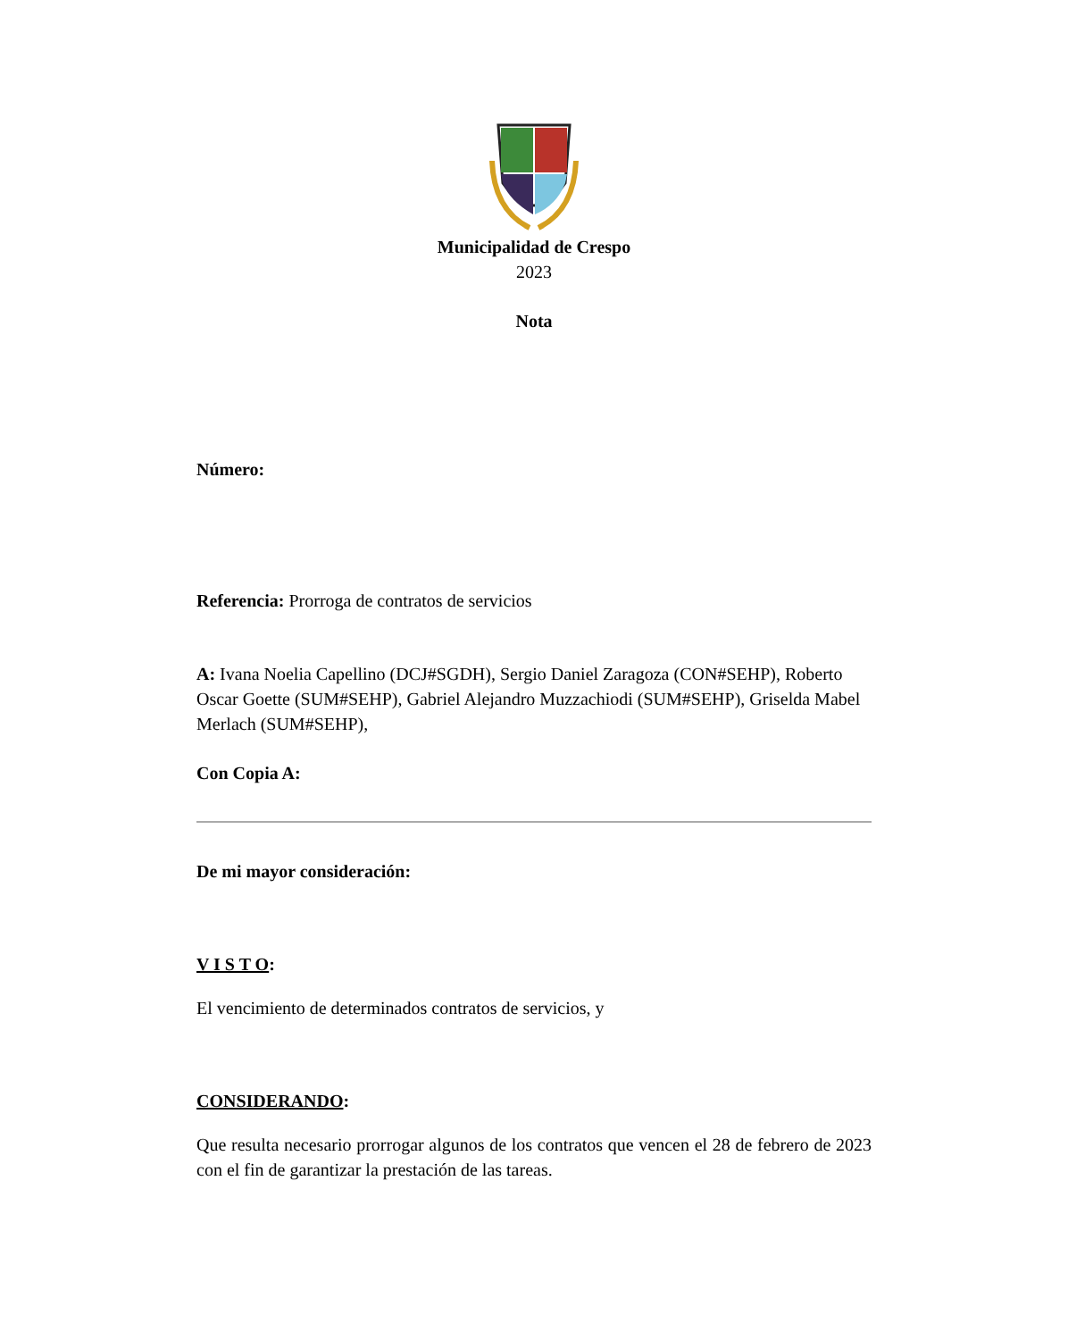Municipalidad de Crespo
2023
Nota
Número:
Referencia: Prorroga de contratos de servicios
A: Ivana Noelia Capellino (DCJ#SGDH), Sergio Daniel Zaragoza (CON#SEHP), Roberto Oscar Goette (SUM#SEHP), Gabriel Alejandro Muzzachiodi (SUM#SEHP), Griselda Mabel Merlach (SUM#SEHP),
Con Copia A:
De mi mayor consideración:
V I S T O:
El vencimiento de determinados contratos de servicios, y
CONSIDERANDO:
Que resulta necesario prorrogar algunos de los contratos que vencen el 28 de febrero de 2023 con el fin de garantizar la prestación de las tareas.